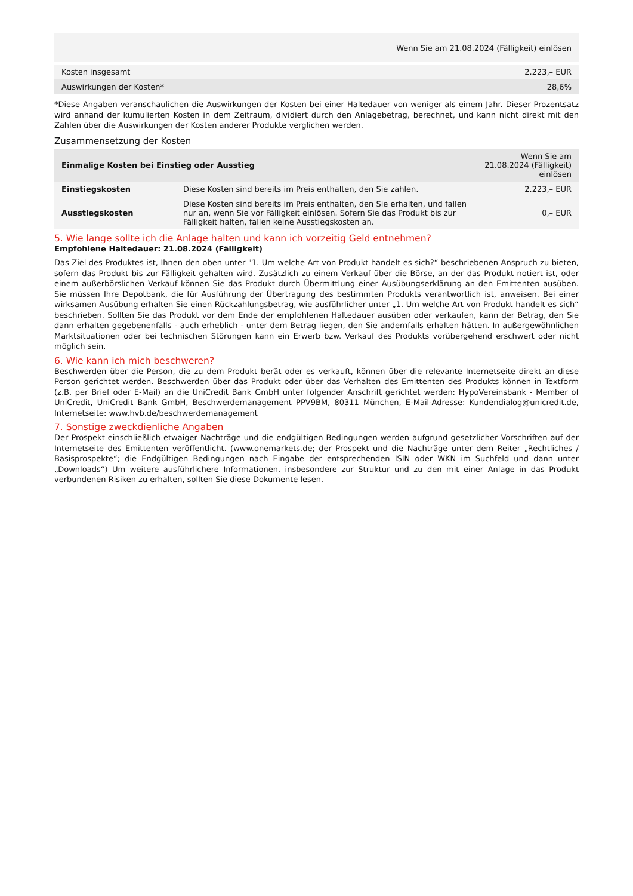| Wenn Sie am 21.08.2024 (Fälligkeit) einlösen | |
| --- | --- |
| Kosten insgesamt | 2.223,– EUR |
| Auswirkungen der Kosten* | 28,6% |
*Diese Angaben veranschaulichen die Auswirkungen der Kosten bei einer Haltedauer von weniger als einem Jahr. Dieser Prozentsatz wird anhand der kumulierten Kosten in dem Zeitraum, dividiert durch den Anlagebetrag, berechnet, und kann nicht direkt mit den Zahlen über die Auswirkungen der Kosten anderer Produkte verglichen werden.
Zusammensetzung der Kosten
| Einmalige Kosten bei Einstieg oder Ausstieg | | Wenn Sie am 21.08.2024 (Fälligkeit) einlösen |
| --- | --- | --- |
| Einstiegskosten | Diese Kosten sind bereits im Preis enthalten, den Sie zahlen. | 2.223,– EUR |
| Ausstiegskosten | Diese Kosten sind bereits im Preis enthalten, den Sie erhalten, und fallen nur an, wenn Sie vor Fälligkeit einlösen. Sofern Sie das Produkt bis zur Fälligkeit halten, fallen keine Ausstiegskosten an. | 0,– EUR |
5. Wie lange sollte ich die Anlage halten und kann ich vorzeitig Geld entnehmen?
Empfohlene Haltedauer: 21.08.2024 (Fälligkeit)
Das Ziel des Produktes ist, Ihnen den oben unter "1. Um welche Art von Produkt handelt es sich?“ beschriebenen Anspruch zu bieten, sofern das Produkt bis zur Fälligkeit gehalten wird. Zusätzlich zu einem Verkauf über die Börse, an der das Produkt notiert ist, oder einem außerbörslichen Verkauf können Sie das Produkt durch Übermittlung einer Ausübungserklärung an den Emittenten ausüben. Sie müssen Ihre Depotbank, die für Ausführung der Übertragung des bestimmten Produkts verantwortlich ist, anweisen. Bei einer wirksamen Ausübung erhalten Sie einen Rückzahlungsbetrag, wie ausführlicher unter „1. Um welche Art von Produkt handelt es sich“ beschrieben. Sollten Sie das Produkt vor dem Ende der empfohlenen Haltedauer ausüben oder verkaufen, kann der Betrag, den Sie dann erhalten gegebenenfalls - auch erheblich - unter dem Betrag liegen, den Sie andernfalls erhalten hätten. In außergewöhnlichen Marktsituationen oder bei technischen Störungen kann ein Erwerb bzw. Verkauf des Produkts vorübergehend erschwert oder nicht möglich sein.
6. Wie kann ich mich beschweren?
Beschwerden über die Person, die zu dem Produkt berät oder es verkauft, können über die relevante Internetseite direkt an diese Person gerichtet werden. Beschwerden über das Produkt oder über das Verhalten des Emittenten des Produkts können in Textform (z.B. per Brief oder E-Mail) an die UniCredit Bank GmbH unter folgender Anschrift gerichtet werden: HypoVereinsbank - Member of UniCredit, UniCredit Bank GmbH, Beschwerdemanagement PPV9BM, 80311 München, E-Mail-Adresse: Kundendialog@unicredit.de, Internetseite: www.hvb.de/beschwerdemanagement
7. Sonstige zweckdienliche Angaben
Der Prospekt einschließlich etwaiger Nachträge und die endgültigen Bedingungen werden aufgrund gesetzlicher Vorschriften auf der Internetseite des Emittenten veröffentlicht. (www.onemarkets.de; der Prospekt und die Nachträge unter dem Reiter „Rechtliches / Basisprospekte“; die Endgültigen Bedingungen nach Eingabe der entsprechenden ISIN oder WKN im Suchfeld und dann unter „Downloads“) Um weitere ausführlichere Informationen, insbesondere zur Struktur und zu den mit einer Anlage in das Produkt verbundenen Risiken zu erhalten, sollten Sie diese Dokumente lesen.